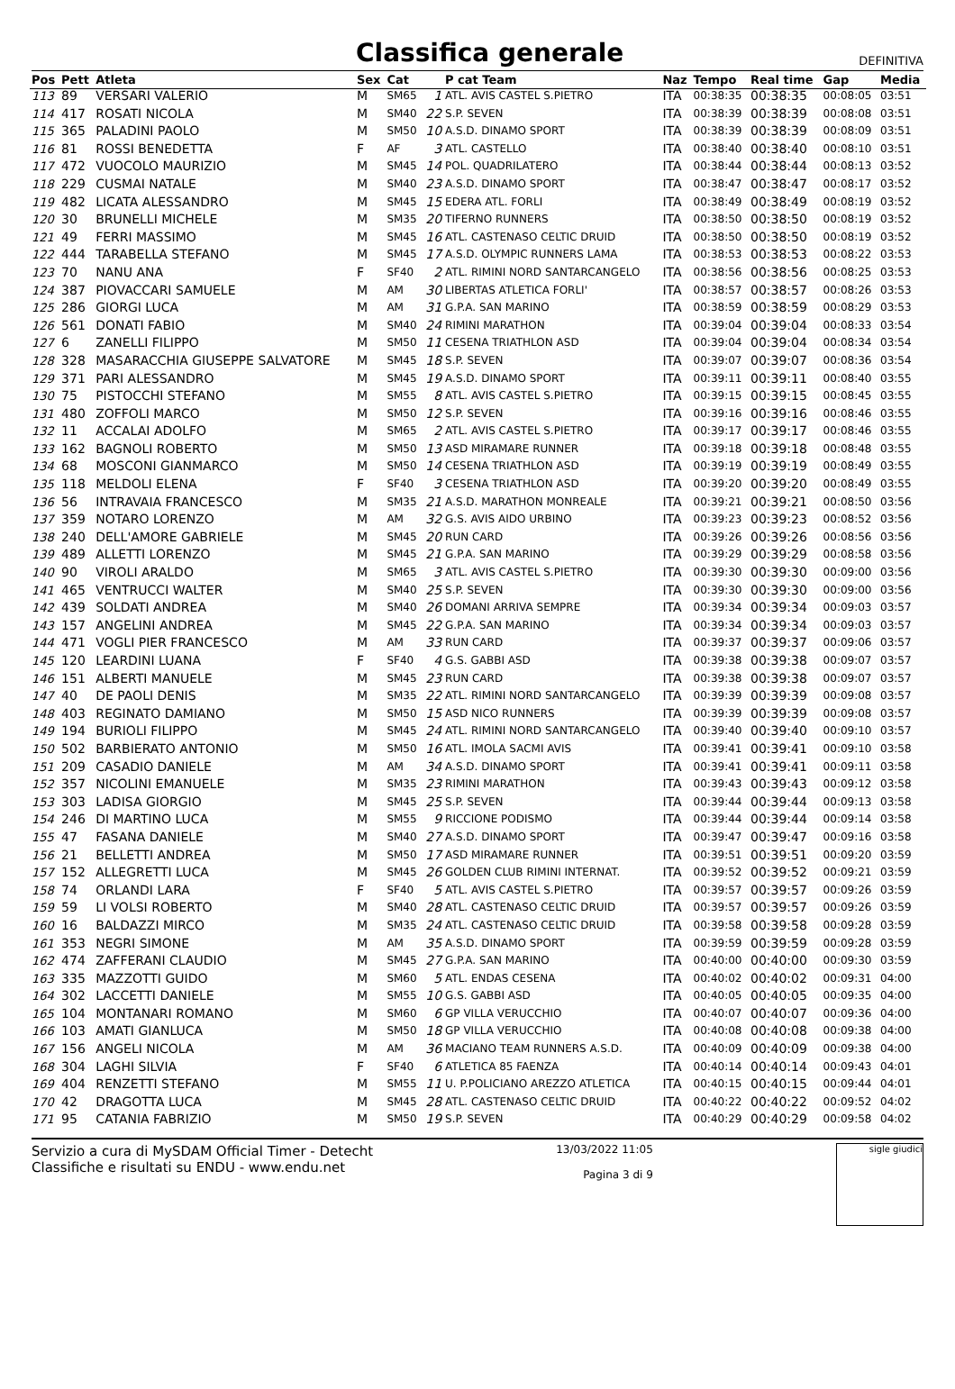Classifica generale
DEFINITIVA
| Pos | Pett | Atleta | Sex | Cat | | P cat Team | Naz | Tempo | Real time | Gap | Media |
| --- | --- | --- | --- | --- | --- | --- | --- | --- | --- | --- | --- |
| 113 | 89 | VERSARI VALERIO | M | SM65 | 1 | ATL. AVIS CASTEL S.PIETRO | ITA | 00:38:35 | 00:38:35 | 00:08:05 | 03:51 |
| 114 | 417 | ROSATI NICOLA | M | SM40 | 22 | S.P. SEVEN | ITA | 00:38:39 | 00:38:39 | 00:08:08 | 03:51 |
| 115 | 365 | PALADINI PAOLO | M | SM50 | 10 | A.S.D. DINAMO SPORT | ITA | 00:38:39 | 00:38:39 | 00:08:09 | 03:51 |
| 116 | 81 | ROSSI BENEDETTA | F | AF | 3 | ATL. CASTELLO | ITA | 00:38:40 | 00:38:40 | 00:08:10 | 03:51 |
| 117 | 472 | VUOCOLO MAURIZIO | M | SM45 | 14 | POL. QUADRILATERO | ITA | 00:38:44 | 00:38:44 | 00:08:13 | 03:52 |
| 118 | 229 | CUSMAI NATALE | M | SM40 | 23 | A.S.D. DINAMO SPORT | ITA | 00:38:47 | 00:38:47 | 00:08:17 | 03:52 |
| 119 | 482 | LICATA ALESSANDRO | M | SM45 | 15 | EDERA ATL. FORLI | ITA | 00:38:49 | 00:38:49 | 00:08:19 | 03:52 |
| 120 | 30 | BRUNELLI MICHELE | M | SM35 | 20 | TIFERNO RUNNERS | ITA | 00:38:50 | 00:38:50 | 00:08:19 | 03:52 |
| 121 | 49 | FERRI MASSIMO | M | SM45 | 16 | ATL. CASTENASO CELTIC DRUID | ITA | 00:38:50 | 00:38:50 | 00:08:19 | 03:52 |
| 122 | 444 | TARABELLA STEFANO | M | SM45 | 17 | A.S.D. OLYMPIC RUNNERS LAMA | ITA | 00:38:53 | 00:38:53 | 00:08:22 | 03:53 |
| 123 | 70 | NANU ANA | F | SF40 | 2 | ATL. RIMINI NORD SANTARCANGELO | ITA | 00:38:56 | 00:38:56 | 00:08:25 | 03:53 |
| 124 | 387 | PIOVACCARI SAMUELE | M | AM | 30 | LIBERTAS ATLETICA FORLI' | ITA | 00:38:57 | 00:38:57 | 00:08:26 | 03:53 |
| 125 | 286 | GIORGI LUCA | M | AM | 31 | G.P.A. SAN MARINO | ITA | 00:38:59 | 00:38:59 | 00:08:29 | 03:53 |
| 126 | 561 | DONATI FABIO | M | SM40 | 24 | RIMINI MARATHON | ITA | 00:39:04 | 00:39:04 | 00:08:33 | 03:54 |
| 127 | 6 | ZANELLI FILIPPO | M | SM50 | 11 | CESENA TRIATHLON ASD | ITA | 00:39:04 | 00:39:04 | 00:08:34 | 03:54 |
| 128 | 328 | MASARACCHIA GIUSEPPE SALVATORE | M | SM45 | 18 | S.P. SEVEN | ITA | 00:39:07 | 00:39:07 | 00:08:36 | 03:54 |
| 129 | 371 | PARI ALESSANDRO | M | SM45 | 19 | A.S.D. DINAMO SPORT | ITA | 00:39:11 | 00:39:11 | 00:08:40 | 03:55 |
| 130 | 75 | PISTOCCHI STEFANO | M | SM55 | 8 | ATL. AVIS CASTEL S.PIETRO | ITA | 00:39:15 | 00:39:15 | 00:08:45 | 03:55 |
| 131 | 480 | ZOFFOLI MARCO | M | SM50 | 12 | S.P. SEVEN | ITA | 00:39:16 | 00:39:16 | 00:08:46 | 03:55 |
| 132 | 11 | ACCALAI ADOLFO | M | SM65 | 2 | ATL. AVIS CASTEL S.PIETRO | ITA | 00:39:17 | 00:39:17 | 00:08:46 | 03:55 |
| 133 | 162 | BAGNOLI ROBERTO | M | SM50 | 13 | ASD MIRAMARE RUNNER | ITA | 00:39:18 | 00:39:18 | 00:08:48 | 03:55 |
| 134 | 68 | MOSCONI GIANMARCO | M | SM50 | 14 | CESENA TRIATHLON ASD | ITA | 00:39:19 | 00:39:19 | 00:08:49 | 03:55 |
| 135 | 118 | MELDOLI ELENA | F | SF40 | 3 | CESENA TRIATHLON ASD | ITA | 00:39:20 | 00:39:20 | 00:08:49 | 03:55 |
| 136 | 56 | INTRAVAIA FRANCESCO | M | SM35 | 21 | A.S.D. MARATHON MONREALE | ITA | 00:39:21 | 00:39:21 | 00:08:50 | 03:56 |
| 137 | 359 | NOTARO LORENZO | M | AM | 32 | G.S. AVIS AIDO URBINO | ITA | 00:39:23 | 00:39:23 | 00:08:52 | 03:56 |
| 138 | 240 | DELL'AMORE GABRIELE | M | SM45 | 20 | RUN CARD | ITA | 00:39:26 | 00:39:26 | 00:08:56 | 03:56 |
| 139 | 489 | ALLETTI LORENZO | M | SM45 | 21 | G.P.A. SAN MARINO | ITA | 00:39:29 | 00:39:29 | 00:08:58 | 03:56 |
| 140 | 90 | VIROLI ARALDO | M | SM65 | 3 | ATL. AVIS CASTEL S.PIETRO | ITA | 00:39:30 | 00:39:30 | 00:09:00 | 03:56 |
| 141 | 465 | VENTRUCCI WALTER | M | SM40 | 25 | S.P. SEVEN | ITA | 00:39:30 | 00:39:30 | 00:09:00 | 03:56 |
| 142 | 439 | SOLDATI ANDREA | M | SM40 | 26 | DOMANI ARRIVA SEMPRE | ITA | 00:39:34 | 00:39:34 | 00:09:03 | 03:57 |
| 143 | 157 | ANGELINI ANDREA | M | SM45 | 22 | G.P.A. SAN MARINO | ITA | 00:39:34 | 00:39:34 | 00:09:03 | 03:57 |
| 144 | 471 | VOGLI PIER FRANCESCO | M | AM | 33 | RUN CARD | ITA | 00:39:37 | 00:39:37 | 00:09:06 | 03:57 |
| 145 | 120 | LEARDINI LUANA | F | SF40 | 4 | G.S. GABBI ASD | ITA | 00:39:38 | 00:39:38 | 00:09:07 | 03:57 |
| 146 | 151 | ALBERTI MANUELE | M | SM45 | 23 | RUN CARD | ITA | 00:39:38 | 00:39:38 | 00:09:07 | 03:57 |
| 147 | 40 | DE PAOLI DENIS | M | SM35 | 22 | ATL. RIMINI NORD SANTARCANGELO | ITA | 00:39:39 | 00:39:39 | 00:09:08 | 03:57 |
| 148 | 403 | REGINATO DAMIANO | M | SM50 | 15 | ASD NICO RUNNERS | ITA | 00:39:39 | 00:39:39 | 00:09:08 | 03:57 |
| 149 | 194 | BURIOLI FILIPPO | M | SM45 | 24 | ATL. RIMINI NORD SANTARCANGELO | ITA | 00:39:40 | 00:39:40 | 00:09:10 | 03:57 |
| 150 | 502 | BARBIERATO ANTONIO | M | SM50 | 16 | ATL. IMOLA SACMI AVIS | ITA | 00:39:41 | 00:39:41 | 00:09:10 | 03:58 |
| 151 | 209 | CASADIO DANIELE | M | AM | 34 | A.S.D. DINAMO SPORT | ITA | 00:39:41 | 00:39:41 | 00:09:11 | 03:58 |
| 152 | 357 | NICOLINI EMANUELE | M | SM35 | 23 | RIMINI MARATHON | ITA | 00:39:43 | 00:39:43 | 00:09:12 | 03:58 |
| 153 | 303 | LADISA GIORGIO | M | SM45 | 25 | S.P. SEVEN | ITA | 00:39:44 | 00:39:44 | 00:09:13 | 03:58 |
| 154 | 246 | DI MARTINO LUCA | M | SM55 | 9 | RICCIONE PODISMO | ITA | 00:39:44 | 00:39:44 | 00:09:14 | 03:58 |
| 155 | 47 | FASANA DANIELE | M | SM40 | 27 | A.S.D. DINAMO SPORT | ITA | 00:39:47 | 00:39:47 | 00:09:16 | 03:58 |
| 156 | 21 | BELLETTI ANDREA | M | SM50 | 17 | ASD MIRAMARE RUNNER | ITA | 00:39:51 | 00:39:51 | 00:09:20 | 03:59 |
| 157 | 152 | ALLEGRETTI LUCA | M | SM45 | 26 | GOLDEN CLUB RIMINI INTERNAT. | ITA | 00:39:52 | 00:39:52 | 00:09:21 | 03:59 |
| 158 | 74 | ORLANDI LARA | F | SF40 | 5 | ATL. AVIS CASTEL S.PIETRO | ITA | 00:39:57 | 00:39:57 | 00:09:26 | 03:59 |
| 159 | 59 | LI VOLSI ROBERTO | M | SM40 | 28 | ATL. CASTENASO CELTIC DRUID | ITA | 00:39:57 | 00:39:57 | 00:09:26 | 03:59 |
| 160 | 16 | BALDAZZI MIRCO | M | SM35 | 24 | ATL. CASTENASO CELTIC DRUID | ITA | 00:39:58 | 00:39:58 | 00:09:28 | 03:59 |
| 161 | 353 | NEGRI SIMONE | M | AM | 35 | A.S.D. DINAMO SPORT | ITA | 00:39:59 | 00:39:59 | 00:09:28 | 03:59 |
| 162 | 474 | ZAFFERANI CLAUDIO | M | SM45 | 27 | G.P.A. SAN MARINO | ITA | 00:40:00 | 00:40:00 | 00:09:30 | 03:59 |
| 163 | 335 | MAZZOTTI GUIDO | M | SM60 | 5 | ATL. ENDAS CESENA | ITA | 00:40:02 | 00:40:02 | 00:09:31 | 04:00 |
| 164 | 302 | LACCETTI DANIELE | M | SM55 | 10 | G.S. GABBI ASD | ITA | 00:40:05 | 00:40:05 | 00:09:35 | 04:00 |
| 165 | 104 | MONTANARI ROMANO | M | SM60 | 6 | GP VILLA VERUCCHIO | ITA | 00:40:07 | 00:40:07 | 00:09:36 | 04:00 |
| 166 | 103 | AMATI GIANLUCA | M | SM50 | 18 | GP VILLA VERUCCHIO | ITA | 00:40:08 | 00:40:08 | 00:09:38 | 04:00 |
| 167 | 156 | ANGELI NICOLA | M | AM | 36 | MACIANO TEAM RUNNERS A.S.D. | ITA | 00:40:09 | 00:40:09 | 00:09:38 | 04:00 |
| 168 | 304 | LAGHI SILVIA | F | SF40 | 6 | ATLETICA 85 FAENZA | ITA | 00:40:14 | 00:40:14 | 00:09:43 | 04:01 |
| 169 | 404 | RENZETTI STEFANO | M | SM55 | 11 | U. P.POLICIANO AREZZO ATLETICA | ITA | 00:40:15 | 00:40:15 | 00:09:44 | 04:01 |
| 170 | 42 | DRAGOTTA LUCA | M | SM45 | 28 | ATL. CASTENASO CELTIC DRUID | ITA | 00:40:22 | 00:40:22 | 00:09:52 | 04:02 |
| 171 | 95 | CATANIA FABRIZIO | M | SM50 | 19 | S.P. SEVEN | ITA | 00:40:29 | 00:40:29 | 00:09:58 | 04:02 |
Servizio a cura di MySDAM Official Timer - Detecht
Classifiche e risultati su ENDU - www.endu.net
13/03/2022 11:05
Pagina 3 di 9
sigle giudici